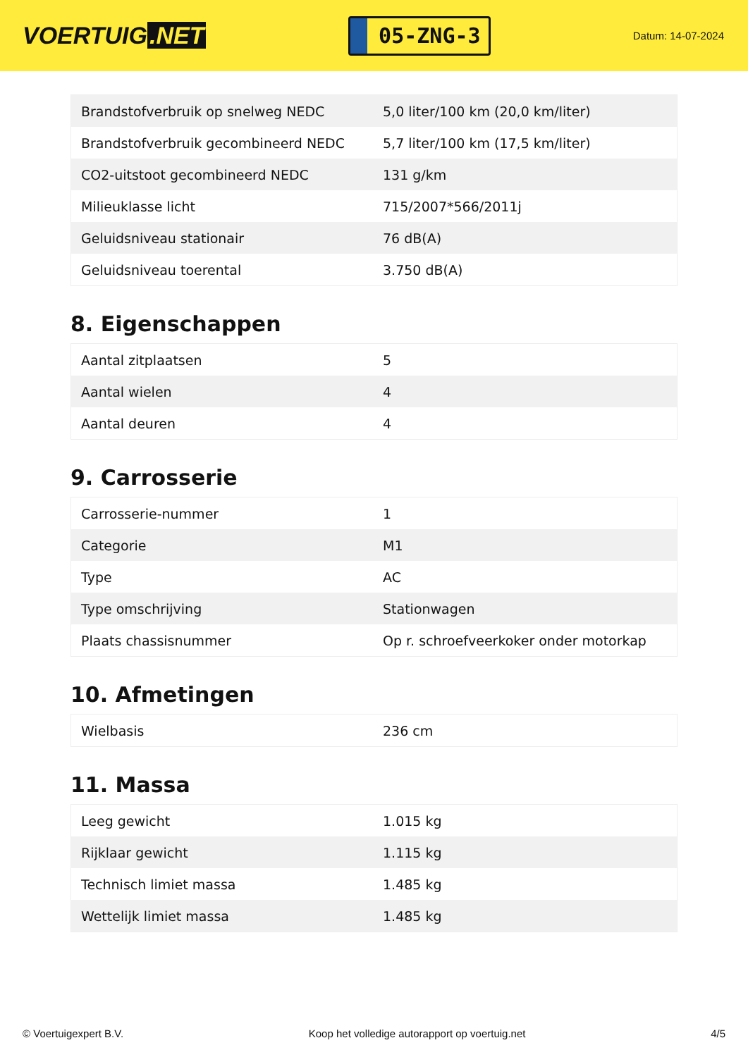VOERTUIG.NET
05-ZNG-3
Datum: 14-07-2024
| Brandstofverbruik op snelweg NEDC | 5,0 liter/100 km (20,0 km/liter) |
| Brandstofverbruik gecombineerd NEDC | 5,7 liter/100 km (17,5 km/liter) |
| CO2-uitstoot gecombineerd NEDC | 131 g/km |
| Milieuklasse licht | 715/2007*566/2011j |
| Geluidsniveau stationair | 76 dB(A) |
| Geluidsniveau toerental | 3.750 dB(A) |
8. Eigenschappen
| Aantal zitplaatsen | 5 |
| Aantal wielen | 4 |
| Aantal deuren | 4 |
9. Carrosserie
| Carrosserie-nummer | 1 |
| Categorie | M1 |
| Type | AC |
| Type omschrijving | Stationwagen |
| Plaats chassisnummer | Op r. schroefveerkoker onder motorkap |
10. Afmetingen
| Wielbasis | 236 cm |
11. Massa
| Leeg gewicht | 1.015 kg |
| Rijklaar gewicht | 1.115 kg |
| Technisch limiet massa | 1.485 kg |
| Wettelijk limiet massa | 1.485 kg |
© Voertuigexpert B.V. Koop het volledige autorapport op voertuig.net 4/5